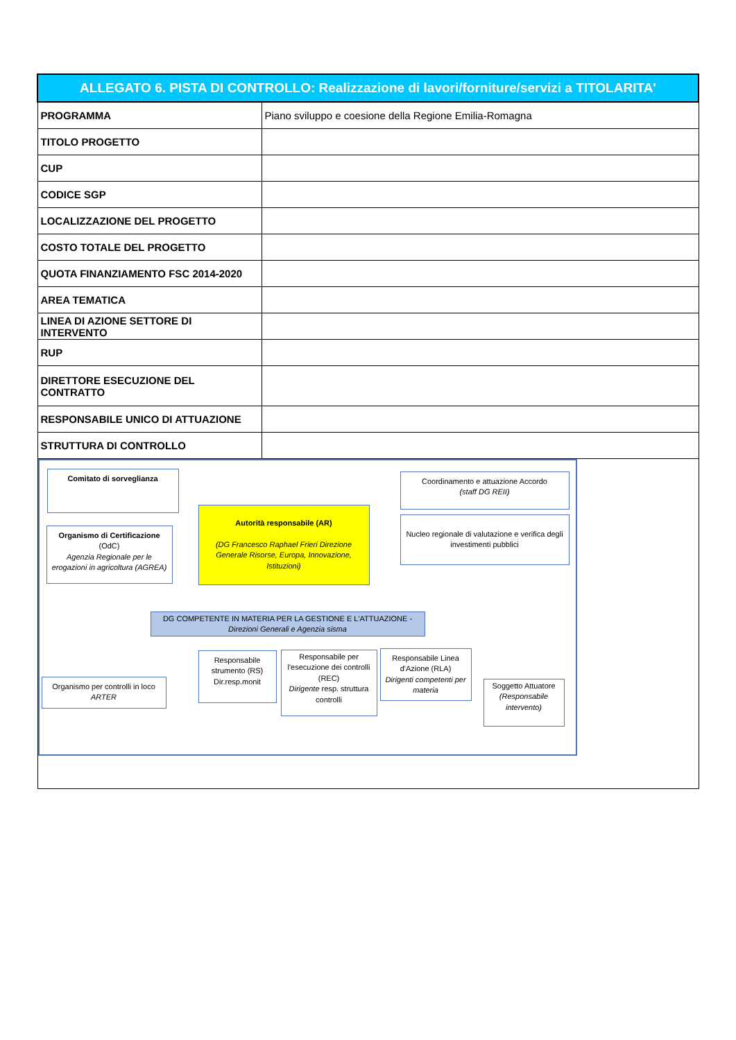| ALLEGATO 6. PISTA DI CONTROLLO: Realizzazione di lavori/forniture/servizi a TITOLARITA' | |
| --- | --- |
| PROGRAMMA | Piano sviluppo e coesione della Regione Emilia-Romagna |
| TITOLO PROGETTO | |
| CUP | |
| CODICE SGP | |
| LOCALIZZAZIONE DEL PROGETTO | |
| COSTO TOTALE DEL PROGETTO | |
| QUOTA FINANZIAMENTO FSC 2014-2020 | |
| AREA TEMATICA | |
| LINEA DI AZIONE SETTORE DI INTERVENTO | |
| RUP | |
| DIRETTORE ESECUZIONE DEL CONTRATTO | |
| RESPONSABILE UNICO DI ATTUAZIONE | |
| STRUTTURA DI CONTROLLO | |
| Comitato di sorveglianza Organismo di Certificazione (OdC) Agenzia Regionale per le erogazioni in agricoltura (AGREA) Autorità responsabile (AR) (DG Francesco Raphael Frieri Direzione Generale Risorse, Europa, Innovazione, Istituzioni) Coordinamento e attuazione Accordo (staff DG REII) Nucleo regionale di valutazione e verifica degli investimenti pubblici DG COMPETENTE IN MATERIA PER LA GESTIONE E L'ATTUAZIONE - Direzioni Generali e Agenzia sisma Organismo per controlli in loco ARTER Responsabile strumento (RS) Dir.resp.monit Responsabile per l'esecuzione dei controlli (REC) Dirigente resp. struttura controlli Responsabile Linea d'Azione (RLA) Dirigenti competenti per materia Soggetto Attuatore (Responsabile intervento) | |